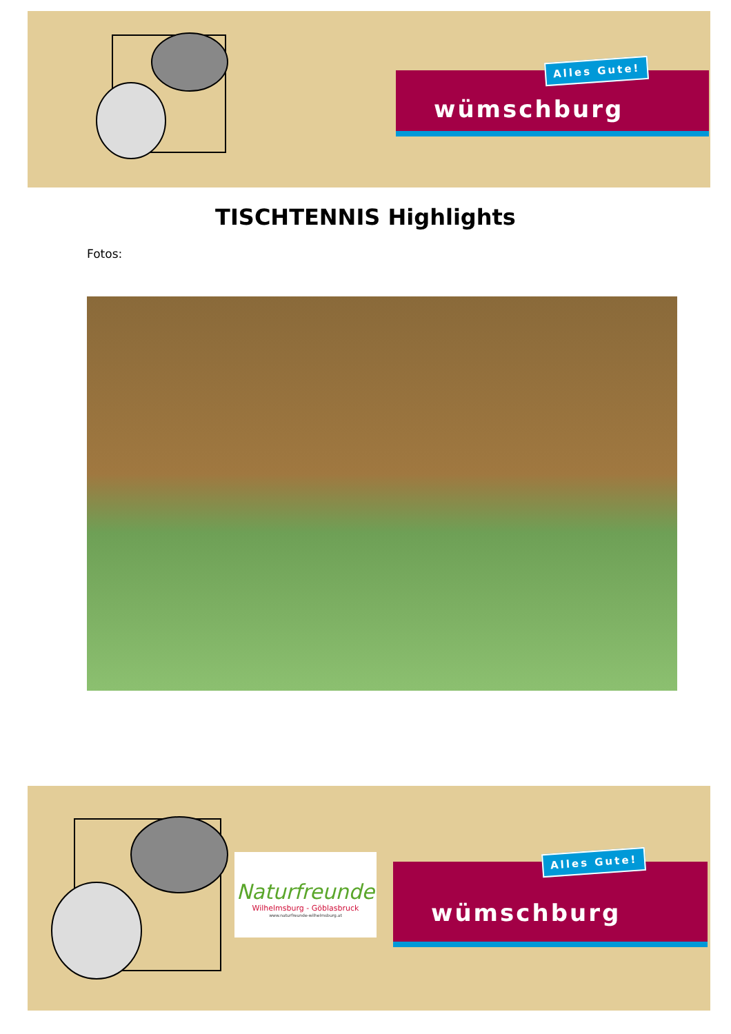wümschburg
Alles Gute!
TISCHTENNIS Highlights
Fotos:
Naturfreunde
Wilhelmsburg - Göblasbruck
www.naturfreunde-wilhelmsburg.at
wümschburg
Alles Gute!